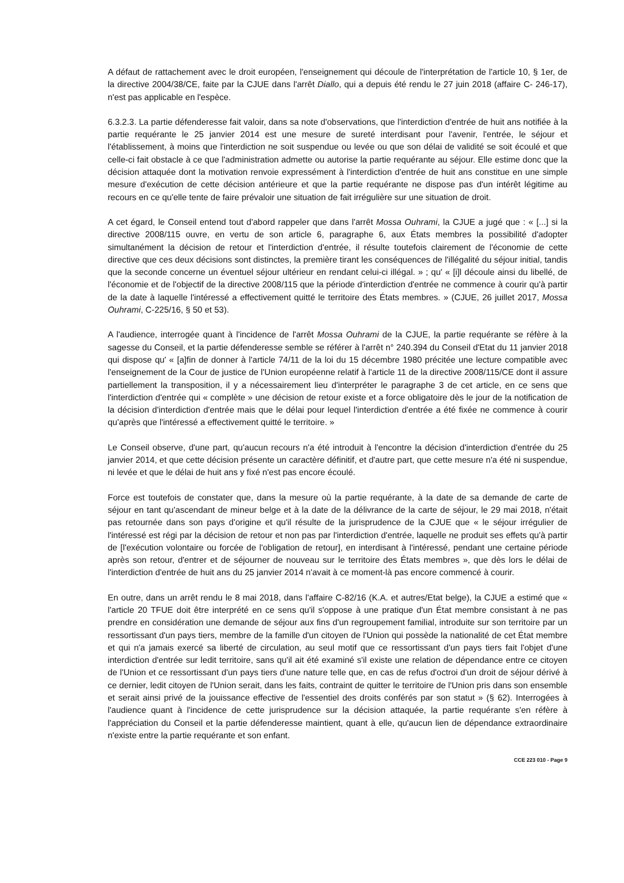A défaut de rattachement avec le droit européen, l'enseignement qui découle de l'interprétation de l'article 10, § 1er, de la directive 2004/38/CE, faite par la CJUE dans l'arrêt Diallo, qui a depuis été rendu le 27 juin 2018 (affaire C- 246-17), n'est pas applicable en l'espèce.
6.3.2.3. La partie défenderesse fait valoir, dans sa note d'observations, que l'interdiction d'entrée de huit ans notifiée à la partie requérante le 25 janvier 2014 est une mesure de sureté interdisant pour l'avenir, l'entrée, le séjour et l'établissement, à moins que l'interdiction ne soit suspendue ou levée ou que son délai de validité se soit écoulé et que celle-ci fait obstacle à ce que l'administration admette ou autorise la partie requérante au séjour. Elle estime donc que la décision attaquée dont la motivation renvoie expressément à l'interdiction d'entrée de huit ans constitue en une simple mesure d'exécution de cette décision antérieure et que la partie requérante ne dispose pas d'un intérêt légitime au recours en ce qu'elle tente de faire prévaloir une situation de fait irrégulière sur une situation de droit.
A cet égard, le Conseil entend tout d'abord rappeler que dans l'arrêt Mossa Ouhrami, la CJUE a jugé que : « [...] si la directive 2008/115 ouvre, en vertu de son article 6, paragraphe 6, aux États membres la possibilité d'adopter simultanément la décision de retour et l'interdiction d'entrée, il résulte toutefois clairement de l'économie de cette directive que ces deux décisions sont distinctes, la première tirant les conséquences de l'illégalité du séjour initial, tandis que la seconde concerne un éventuel séjour ultérieur en rendant celui-ci illégal. » ; qu' « [i]l découle ainsi du libellé, de l'économie et de l'objectif de la directive 2008/115 que la période d'interdiction d'entrée ne commence à courir qu'à partir de la date à laquelle l'intéressé a effectivement quitté le territoire des États membres. » (CJUE, 26 juillet 2017, Mossa Ouhrami, C-225/16, § 50 et 53).
A l'audience, interrogée quant à l'incidence de l'arrêt Mossa Ouhrami de la CJUE, la partie requérante se réfère à la sagesse du Conseil, et la partie défenderesse semble se référer à l'arrêt n° 240.394 du Conseil d'Etat du 11 janvier 2018 qui dispose qu' « [a]fin de donner à l'article 74/11 de la loi du 15 décembre 1980 précitée une lecture compatible avec l'enseignement de la Cour de justice de l'Union européenne relatif à l'article 11 de la directive 2008/115/CE dont il assure partiellement la transposition, il y a nécessairement lieu d'interpréter le paragraphe 3 de cet article, en ce sens que l'interdiction d'entrée qui « complète » une décision de retour existe et a force obligatoire dès le jour de la notification de la décision d'interdiction d'entrée mais que le délai pour lequel l'interdiction d'entrée a été fixée ne commence à courir qu'après que l'intéressé a effectivement quitté le territoire. »
Le Conseil observe, d'une part, qu'aucun recours n'a été introduit à l'encontre la décision d'interdiction d'entrée du 25 janvier 2014, et que cette décision présente un caractère définitif, et d'autre part, que cette mesure n'a été ni suspendue, ni levée et que le délai de huit ans y fixé n'est pas encore écoulé.
Force est toutefois de constater que, dans la mesure où la partie requérante, à la date de sa demande de carte de séjour en tant qu'ascendant de mineur belge et à la date de la délivrance de la carte de séjour, le 29 mai 2018, n'était pas retournée dans son pays d'origine et qu'il résulte de la jurisprudence de la CJUE que « le séjour irrégulier de l'intéressé est régi par la décision de retour et non pas par l'interdiction d'entrée, laquelle ne produit ses effets qu'à partir de [l'exécution volontaire ou forcée de l'obligation de retour], en interdisant à l'intéressé, pendant une certaine période après son retour, d'entrer et de séjourner de nouveau sur le territoire des États membres », que dès lors le délai de l'interdiction d'entrée de huit ans du 25 janvier 2014 n'avait à ce moment-là pas encore commencé à courir.
En outre, dans un arrêt rendu le 8 mai 2018, dans l'affaire C-82/16 (K.A. et autres/Etat belge), la CJUE a estimé que « l'article 20 TFUE doit être interprété en ce sens qu'il s'oppose à une pratique d'un État membre consistant à ne pas prendre en considération une demande de séjour aux fins d'un regroupement familial, introduite sur son territoire par un ressortissant d'un pays tiers, membre de la famille d'un citoyen de l'Union qui possède la nationalité de cet État membre et qui n'a jamais exercé sa liberté de circulation, au seul motif que ce ressortissant d'un pays tiers fait l'objet d'une interdiction d'entrée sur ledit territoire, sans qu'il ait été examiné s'il existe une relation de dépendance entre ce citoyen de l'Union et ce ressortissant d'un pays tiers d'une nature telle que, en cas de refus d'octroi d'un droit de séjour dérivé à ce dernier, ledit citoyen de l'Union serait, dans les faits, contraint de quitter le territoire de l'Union pris dans son ensemble et serait ainsi privé de la jouissance effective de l'essentiel des droits conférés par son statut » (§ 62). Interrogées à l'audience quant à l'incidence de cette jurisprudence sur la décision attaquée, la partie requérante s'en réfère à l'appréciation du Conseil et la partie défenderesse maintient, quant à elle, qu'aucun lien de dépendance extraordinaire n'existe entre la partie requérante et son enfant.
CCE 223 010 - Page 9